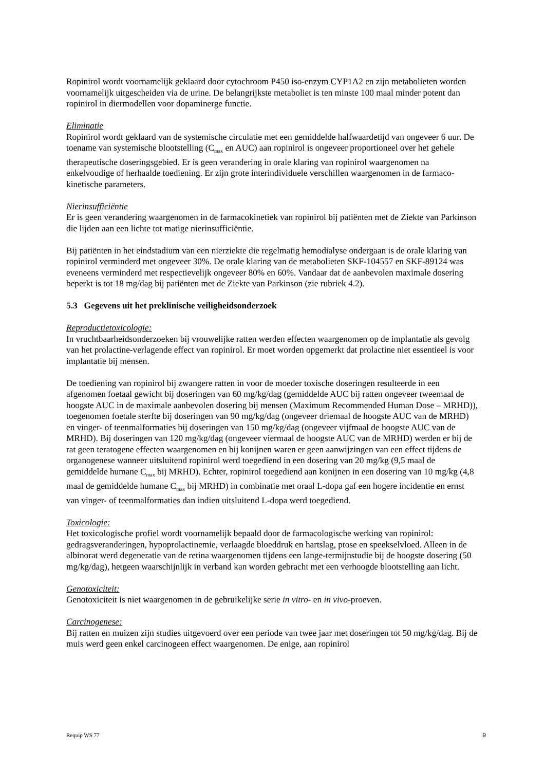Ropinirol wordt voornamelijk geklaard door cytochroom P450 iso-enzym CYP1A2 en zijn metabolieten worden voornamelijk uitgescheiden via de urine. De belangrijkste metaboliet is ten minste 100 maal minder potent dan ropinirol in diermodellen voor dopaminerge functie.
Eliminatie
Ropinirol wordt geklaard van de systemische circulatie met een gemiddelde halfwaardetijd van ongeveer 6 uur. De toename van systemische blootstelling (C<sub>max</sub> en AUC) aan ropinirol is ongeveer proportioneel over het gehele therapeutische doseringsgebied. Er is geen verandering in orale klaring van ropinirol waargenomen na enkelvoudige of herhaalde toediening. Er zijn grote interindividuele verschillen waargenomen in de farmaco-kinetische parameters.
Nierinsufficiëntie
Er is geen verandering waargenomen in de farmacokinetiek van ropinirol bij patiënten met de Ziekte van Parkinson die lijden aan een lichte tot matige nierinsufficiëntie.
Bij patiënten in het eindstadium van een nierziekte die regelmatig hemodialyse ondergaan is de orale klaring van ropinirol verminderd met ongeveer 30%. De orale klaring van de metabolieten SKF-104557 en SKF-89124 was eveneens verminderd met respectievelijk ongeveer 80% en 60%. Vandaar dat de aanbevolen maximale dosering beperkt is tot 18 mg/dag bij patiënten met de Ziekte van Parkinson (zie rubriek 4.2).
5.3 Gegevens uit het preklinische veiligheidsonderzoek
Reproductietoxicologie:
In vruchtbaarheidsonderzoeken bij vrouwelijke ratten werden effecten waargenomen op de implantatie als gevolg van het prolactine-verlagende effect van ropinirol. Er moet worden opgemerkt dat prolactine niet essentieel is voor implantatie bij mensen.
De toediening van ropinirol bij zwangere ratten in voor de moeder toxische doseringen resulteerde in een afgenomen foetaal gewicht bij doseringen van 60 mg/kg/dag (gemiddelde AUC bij ratten ongeveer tweemaal de hoogste AUC in de maximale aanbevolen dosering bij mensen (Maximum Recommended Human Dose – MRHD)), toegenomen foetale sterfte bij doseringen van 90 mg/kg/dag (ongeveer driemaal de hoogste AUC van de MRHD) en vinger- of teenmalformaties bij doseringen van 150 mg/kg/dag (ongeveer vijfmaal de hoogste AUC van de MRHD). Bij doseringen van 120 mg/kg/dag (ongeveer viermaal de hoogste AUC van de MRHD) werden er bij de rat geen teratogene effecten waargenomen en bij konijnen waren er geen aanwijzingen van een effect tijdens de organogenese wanneer uitsluitend ropinirol werd toegediend in een dosering van 20 mg/kg (9,5 maal de gemiddelde humane C<sub>max</sub> bij MRHD). Echter, ropinirol toegediend aan konijnen in een dosering van 10 mg/kg (4,8 maal de gemiddelde humane C<sub>max</sub> bij MRHD) in combinatie met oraal L-dopa gaf een hogere incidentie en ernst van vinger- of teenmalformaties dan indien uitsluitend L-dopa werd toegediend.
Toxicologie:
Het toxicologische profiel wordt voornamelijk bepaald door de farmacologische werking van ropinirol: gedragsveranderingen, hypoprolactinemie, verlaagde bloeddruk en hartslag, ptose en speekselvloed. Alleen in de albinorat werd degeneratie van de retina waargenomen tijdens een lange-termijnstudie bij de hoogste dosering (50 mg/kg/dag), hetgeen waarschijnlijk in verband kan worden gebracht met een verhoogde blootstelling aan licht.
Genotoxiciteit:
Genotoxiciteit is niet waargenomen in de gebruikelijke serie in vitro- en in vivo-proeven.
Carcinogenese:
Bij ratten en muizen zijn studies uitgevoerd over een periode van twee jaar met doseringen tot 50 mg/kg/dag. Bij de muis werd geen enkel carcinogeen effect waargenomen. De enige, aan ropinirol
Requip WS 77 9